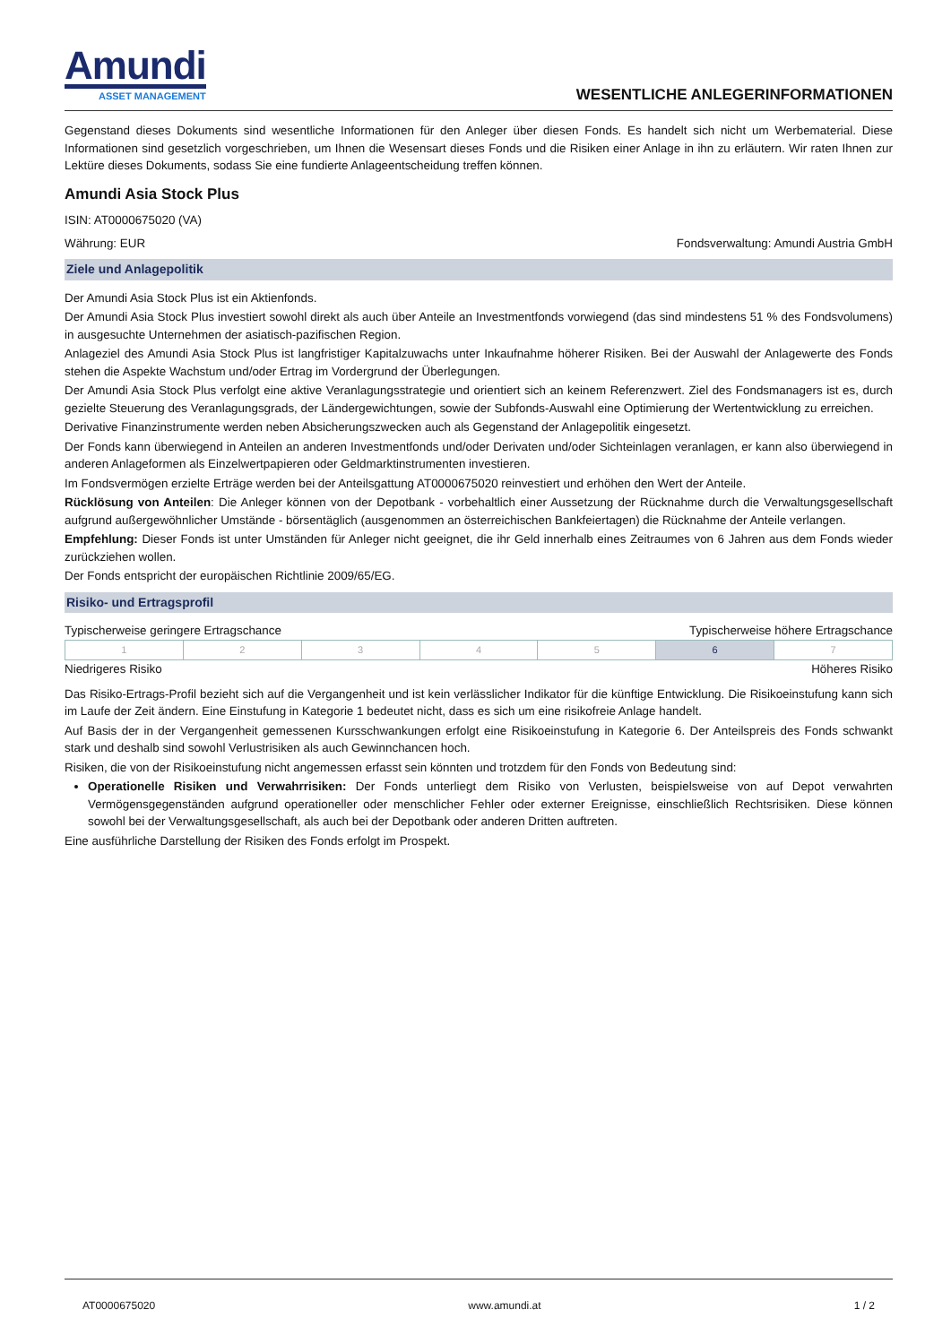Amundi
ASSET MANAGEMENT
WESENTLICHE ANLEGERINFORMATIONEN
Gegenstand dieses Dokuments sind wesentliche Informationen für den Anleger über diesen Fonds. Es handelt sich nicht um Werbematerial. Diese Informationen sind gesetzlich vorgeschrieben, um Ihnen die Wesensart dieses Fonds und die Risiken einer Anlage in ihn zu erläutern. Wir raten Ihnen zur Lektüre dieses Dokuments, sodass Sie eine fundierte Anlageentscheidung treffen können.
Amundi Asia Stock Plus
ISIN: AT0000675020 (VA)
Währung: EUR Fondsverwaltung: Amundi Austria GmbH
Ziele und Anlagepolitik
Der Amundi Asia Stock Plus ist ein Aktienfonds.
Der Amundi Asia Stock Plus investiert sowohl direkt als auch über Anteile an Investmentfonds vorwiegend (das sind mindestens 51 % des Fondsvolumens) in ausgesuchte Unternehmen der asiatisch-pazifischen Region.
Anlageziel des Amundi Asia Stock Plus ist langfristiger Kapitalzuwachs unter Inkaufnahme höherer Risiken. Bei der Auswahl der Anlagewerte des Fonds stehen die Aspekte Wachstum und/oder Ertrag im Vordergrund der Überlegungen.
Der Amundi Asia Stock Plus verfolgt eine aktive Veranlagungsstrategie und orientiert sich an keinem Referenzwert. Ziel des Fondsmanagers ist es, durch gezielte Steuerung des Veranlagungsgrads, der Ländergewichtungen, sowie der Subfonds-Auswahl eine Optimierung der Wertentwicklung zu erreichen.
Derivative Finanzinstrumente werden neben Absicherungszwecken auch als Gegenstand der Anlagepolitik eingesetzt.
Der Fonds kann überwiegend in Anteilen an anderen Investmentfonds und/oder Derivaten und/oder Sichteinlagen veranlagen, er kann also überwiegend in anderen Anlageformen als Einzelwertpapieren oder Geldmarktinstrumenten investieren.
Im Fondsvermögen erzielte Erträge werden bei der Anteilsgattung AT0000675020 reinvestiert und erhöhen den Wert der Anteile.
Rücklösung von Anteilen: Die Anleger können von der Depotbank - vorbehaltlich einer Aussetzung der Rücknahme durch die Verwaltungsgesellschaft aufgrund außergewöhnlicher Umstände - börsentäglich (ausgenommen an österreichischen Bankfeiertagen) die Rücknahme der Anteile verlangen.
Empfehlung: Dieser Fonds ist unter Umständen für Anleger nicht geeignet, die ihr Geld innerhalb eines Zeitraumes von 6 Jahren aus dem Fonds wieder zurückziehen wollen.
Der Fonds entspricht der europäischen Richtlinie 2009/65/EG.
Risiko- und Ertragsprofil
Typischerweise geringere Ertragschance Typischerweise höhere Ertragschance
| 1 | 2 | 3 | 4 | 5 | 6 | 7 |
Niedrigeres Risiko Höheres Risiko
Das Risiko-Ertrags-Profil bezieht sich auf die Vergangenheit und ist kein verlässlicher Indikator für die künftige Entwicklung. Die Risikoeinstufung kann sich im Laufe der Zeit ändern. Eine Einstufung in Kategorie 1 bedeutet nicht, dass es sich um eine risikofreie Anlage handelt.
Auf Basis der in der Vergangenheit gemessenen Kursschwankungen erfolgt eine Risikoeinstufung in Kategorie 6. Der Anteilspreis des Fonds schwankt stark und deshalb sind sowohl Verlustrisiken als auch Gewinnchancen hoch.
Risiken, die von der Risikoeinstufung nicht angemessen erfasst sein könnten und trotzdem für den Fonds von Bedeutung sind:
Operationelle Risiken und Verwahrrisiken: Der Fonds unterliegt dem Risiko von Verlusten, beispielsweise von auf Depot verwahrten Vermögensgegenständen aufgrund operationeller oder menschlicher Fehler oder externer Ereignisse, einschließlich Rechtsrisiken. Diese können sowohl bei der Verwaltungsgesellschaft, als auch bei der Depotbank oder anderen Dritten auftreten.
Eine ausführliche Darstellung der Risiken des Fonds erfolgt im Prospekt.
AT0000675020 www.amundi.at 1 / 2